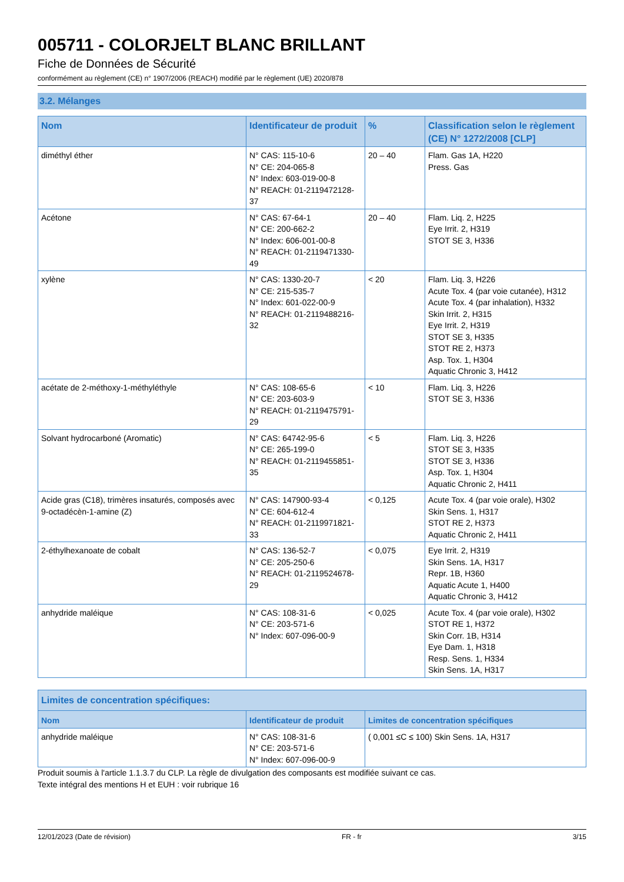005711 - COLORJELT BLANC BRILLANT
Fiche de Données de Sécurité
conformément au règlement (CE) n° 1907/2006 (REACH) modifié par le règlement (UE) 2020/878
3.2. Mélanges
| Nom | Identificateur de produit | % | Classification selon le règlement (CE) N° 1272/2008 [CLP] |
| --- | --- | --- | --- |
| diméthyl éther | N° CAS: 115-10-6 N° CE: 204-065-8 N° Index: 603-019-00-8 N° REACH: 01-2119472128-37 | 20 – 40 | Flam. Gas 1A, H220 Press. Gas |
| Acétone | N° CAS: 67-64-1 N° CE: 200-662-2 N° Index: 606-001-00-8 N° REACH: 01-2119471330-49 | 20 – 40 | Flam. Liq. 2, H225 Eye Irrit. 2, H319 STOT SE 3, H336 |
| xylène | N° CAS: 1330-20-7 N° CE: 215-535-7 N° Index: 601-022-00-9 N° REACH: 01-2119488216-32 | < 20 | Flam. Liq. 3, H226 Acute Tox. 4 (par voie cutanée), H312 Acute Tox. 4 (par inhalation), H332 Skin Irrit. 2, H315 Eye Irrit. 2, H319 STOT SE 3, H335 STOT RE 2, H373 Asp. Tox. 1, H304 Aquatic Chronic 3, H412 |
| acétate de 2-méthoxy-1-méthyléthyle | N° CAS: 108-65-6 N° CE: 203-603-9 N° REACH: 01-2119475791-29 | < 10 | Flam. Liq. 3, H226 STOT SE 3, H336 |
| Solvant hydrocarboné (Aromatic) | N° CAS: 64742-95-6 N° CE: 265-199-0 N° REACH: 01-2119455851-35 | < 5 | Flam. Liq. 3, H226 STOT SE 3, H335 STOT SE 3, H336 Asp. Tox. 1, H304 Aquatic Chronic 2, H411 |
| Acide gras (C18), trimères insaturés, composés avec 9-octadécèn-1-amine (Z) | N° CAS: 147900-93-4 N° CE: 604-612-4 N° REACH: 01-2119971821-33 | < 0,125 | Acute Tox. 4 (par voie orale), H302 Skin Sens. 1, H317 STOT RE 2, H373 Aquatic Chronic 2, H411 |
| 2-éthylhexanoate de cobalt | N° CAS: 136-52-7 N° CE: 205-250-6 N° REACH: 01-2119524678-29 | < 0,075 | Eye Irrit. 2, H319 Skin Sens. 1A, H317 Repr. 1B, H360 Aquatic Acute 1, H400 Aquatic Chronic 3, H412 |
| anhydride maléique | N° CAS: 108-31-6 N° CE: 203-571-6 N° Index: 607-096-00-9 | < 0,025 | Acute Tox. 4 (par voie orale), H302 STOT RE 1, H372 Skin Corr. 1B, H314 Eye Dam. 1, H318 Resp. Sens. 1, H334 Skin Sens. 1A, H317 |
| Limites de concentration spécifiques: | | |
| --- | --- | --- |
| Nom | Identificateur de produit | Limites de concentration spécifiques |
| anhydride maléique | N° CAS: 108-31-6 N° CE: 203-571-6 N° Index: 607-096-00-9 | ( 0,001 ≤C ≤ 100) Skin Sens. 1A, H317 |
Produit soumis à l'article 1.1.3.7 du CLP. La règle de divulgation des composants est modifiée suivant ce cas.
Texte intégral des mentions H et EUH : voir rubrique 16
12/01/2023 (Date de révision) FR - fr 3/15